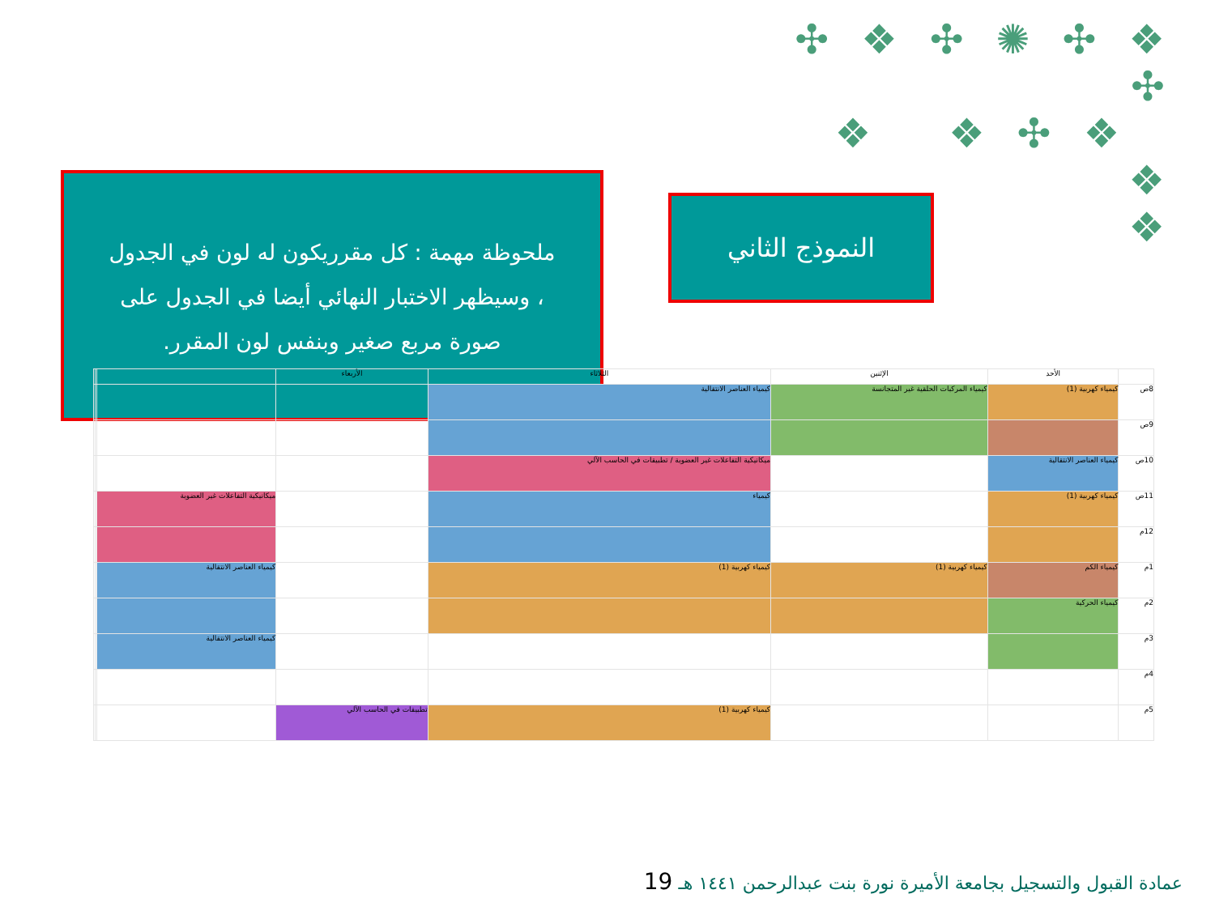✣ ❖ ✣ ✺ ✣ ❖ ✣
❖ ❖ ✣ ❖ ❖
❖
ملحوظة مهمة : كل مقرريكون له لون في الجدول
، وسيظهر الاختبار النهائي أيضا في الجدول على
صورة مربع صغير وبنفس لون المقرر.
النموذج الثاني
| | الأحد | الإثنين | الثلاثاء | الأربعاء | | | |
| --- | --- | --- | --- | --- | --- | --- | --- |
| 8ص | كيمياء كهربية (1) | كيمياء المركبات الحلقية غير المتجانسة | كيمياء العناصر الانتقالية | | | | |
| 9ص | | | | | | | |
| 10ص | كيمياء العناصر الانتقالية | | ميكانيكية التفاعلات غير العضوية / تطبيقات في الحاسب الآلي | | | | |
| 11ص | كيمياء كهربية (1) | | كيمياء | | ميكانيكية التفاعلات غير العضوية | | |
| 12م | | | | | | | |
| 1م | كيمياء الكم | كيمياء كهربية (1) | كيمياء كهربية (1) | | كيمياء العناصر الانتقالية | | |
| 2م | كيمياء الحركية | | | | | | |
| 3م | | | | | كيمياء العناصر الانتقالية | | |
| 4م | | | | | | | |
| 5م | | | كيمياء كهربية (1) | تطبيقات في الحاسب الآلي | | | |
عمادة القبول والتسجيل بجامعة الأميرة نورة بنت عبدالرحمن ١٤٤١ هـ 19